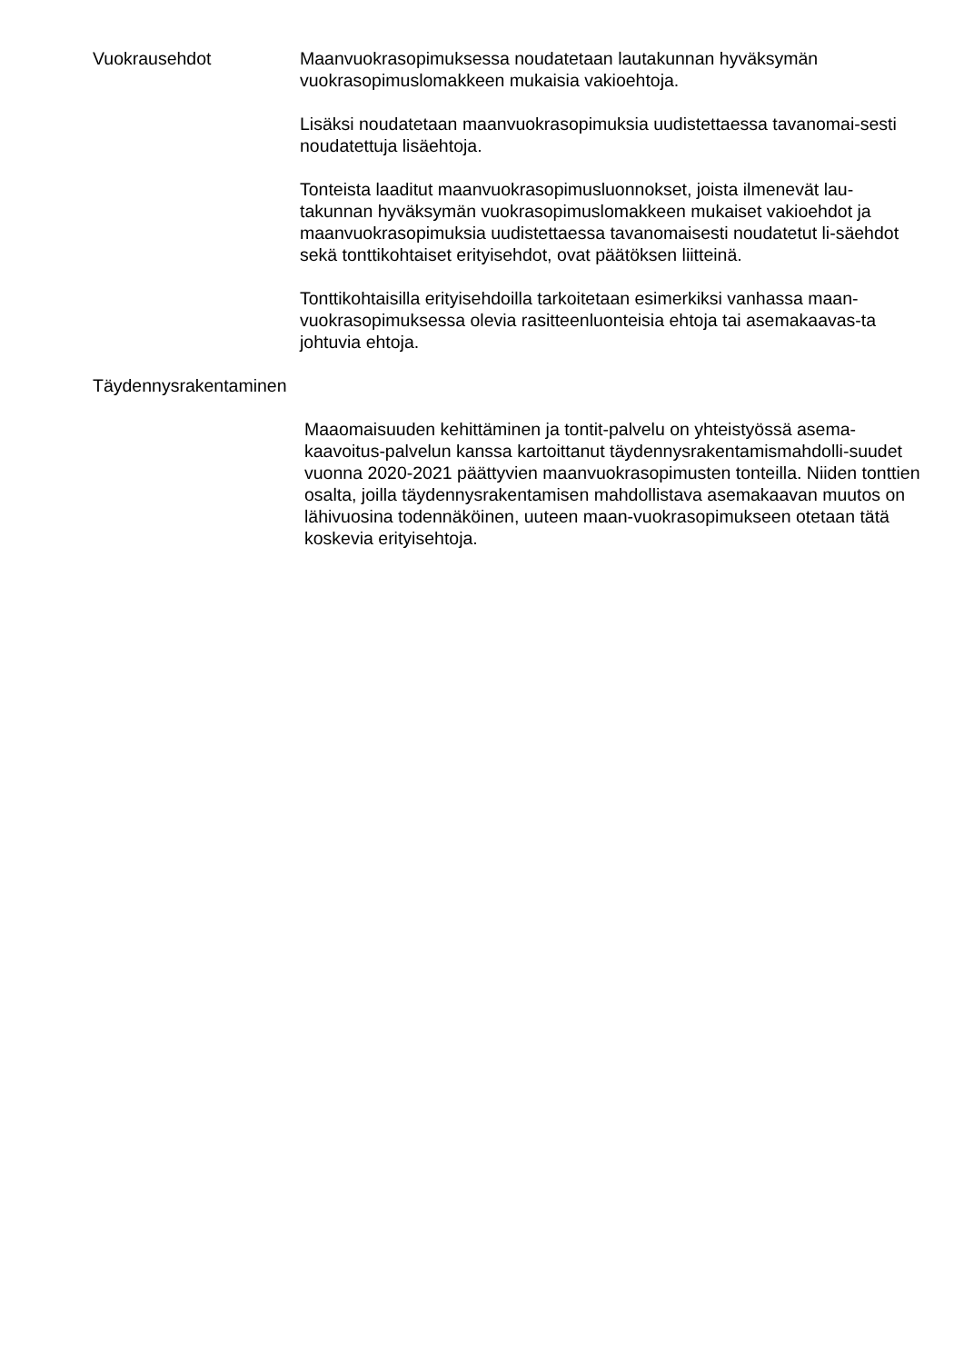Vuokrausehdot Maanvuokrasopimuksessa noudatetaan lautakunnan hyväksymän vuokrasopimuslomakkeen mukaisia vakioehtoja.
Lisäksi noudatetaan maanvuokrasopimuksia uudistettaessa tavanomai-sesti noudatettuja lisäehtoja.
Tonteista laaditut maanvuokrasopimusluonnokset, joista ilmenevät lau-takunnan hyväksymän vuokrasopimuslomakkeen mukaiset vakioehdot ja maanvuokrasopimuksia uudistettaessa tavanomaisesti noudatetut li-säehdot sekä tonttikohtaiset erityisehdot, ovat päätöksen liitteinä.
Tonttikohtaisilla erityisehdoilla tarkoitetaan esimerkiksi vanhassa maan-vuokrasopimuksessa olevia rasitteenluonteisia ehtoja tai asemakaavas-ta johtuvia ehtoja.
Täydennysrakentaminen
Maaomaisuuden kehittäminen ja tontit-palvelu on yhteistyössä asema-kaavoitus-palvelun kanssa kartoittanut täydennysrakentamismahdolli-suudet vuonna 2020-2021 päättyvien maanvuokrasopimusten tonteilla. Niiden tonttien osalta, joilla täydennysrakentamisen mahdollistava asemakaavan muutos on lähivuosina todennäköinen, uuteen maan-vuokrasopimukseen otetaan tätä koskevia erityisehtoja.